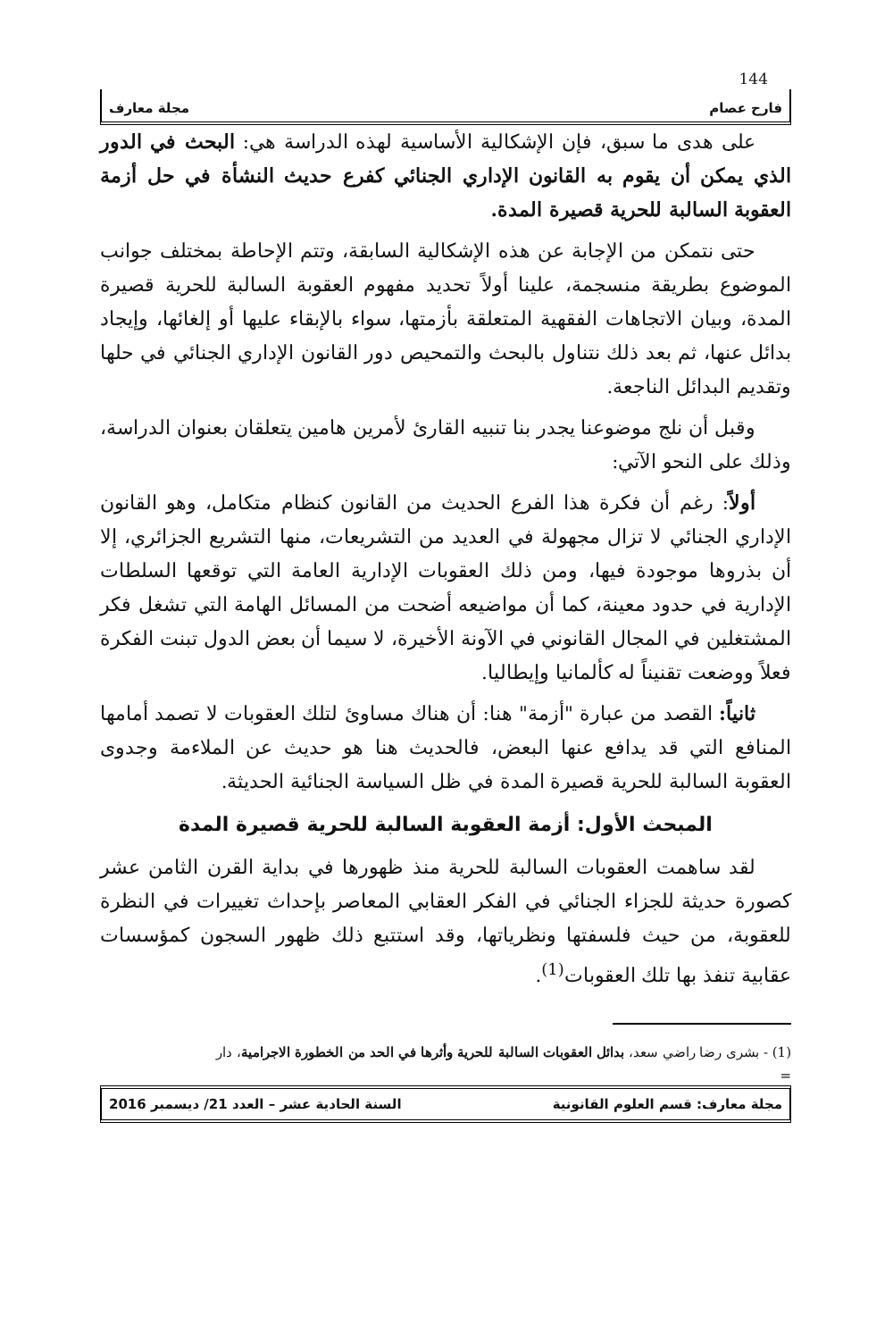144
فارح عصام مجلة معارف
على هدى ما سبق، فإن الإشكالية الأساسية لهذه الدراسة هي: البحث في الدور الذي يمكن أن يقوم به القانون الإداري الجنائي كفرع حديث النشأة في حل أزمة العقوبة السالبة للحرية قصيرة المدة.
حتى نتمكن من الإجابة عن هذه الإشكالية السابقة، وتتم الإحاطة بمختلف جوانب الموضوع بطريقة منسجمة، علينا أولاً تحديد مفهوم العقوبة السالبة للحرية قصيرة المدة، وبيان الاتجاهات الفقهية المتعلقة بأزمتها، سواء بالإبقاء عليها أو إلغائها، وإيجاد بدائل عنها، ثم بعد ذلك نتناول بالبحث والتمحيص دور القانون الإداري الجنائي في حلها وتقديم البدائل الناجعة.
وقبل أن نلج موضوعنا يجدر بنا تنبيه القارئ لأمرين هامين يتعلقان بعنوان الدراسة، وذلك على النحو الآتي:
أولاً: رغم أن فكرة هذا الفرع الحديث من القانون كنظام متكامل، وهو القانون الإداري الجنائي لا تزال مجهولة في العديد من التشريعات، منها التشريع الجزائري، إلا أن بذروها موجودة فيها، ومن ذلك العقوبات الإدارية العامة التي توقعها السلطات الإدارية في حدود معينة، كما أن مواضيعه أضحت من المسائل الهامة التي تشغل فكر المشتغلين في المجال القانوني في الآونة الأخيرة، لا سيما أن بعض الدول تبنت الفكرة فعلاً ووضعت تقنيناً له كألمانيا وإيطاليا.
ثانياً: القصد من عبارة "أزمة" هنا: أن هناك مساوئ لتلك العقوبات لا تصمد أمامها المنافع التي قد يدافع عنها البعض، فالحديث هنا هو حديث عن الملاءمة وجدوى العقوبة السالبة للحرية قصيرة المدة في ظل السياسة الجنائية الحديثة.
المبحث الأول: أزمة العقوبة السالبة للحرية قصيرة المدة
لقد ساهمت العقوبات السالبة للحرية منذ ظهورها في بداية القرن الثامن عشر كصورة حديثة للجزاء الجنائي في الفكر العقابي المعاصر بإحداث تغييرات في النظرة للعقوبة، من حيث فلسفتها ونظرياتها، وقد استتبع ذلك ظهور السجون كمؤسسات عقابية تنفذ بها تلك العقوبات<sup>(1)</sup>.
(1) - بشرى رضا راضي سعد، بدائل العقوبات السالبة للحرية وأثرها في الحد من الخطورة الاجرامية، دار
=
مجلة معارف: قسم العلوم القانونية السنة الحادية عشر – العدد 21/ ديسمبر 2016